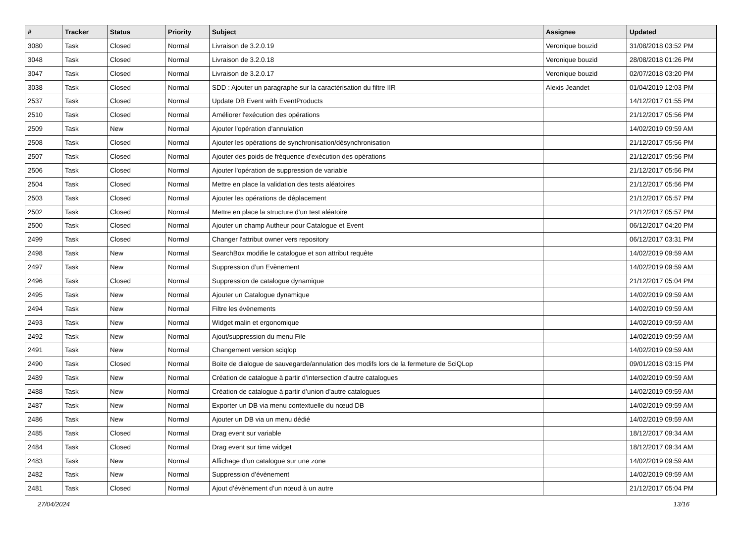| # | Tracker | Status | Priority | Subject | Assignee | Updated |
| --- | --- | --- | --- | --- | --- | --- |
| 3080 | Task | Closed | Normal | Livraison de 3.2.0.19 | Veronique bouzid | 31/08/2018 03:52 PM |
| 3048 | Task | Closed | Normal | Livraison de 3.2.0.18 | Veronique bouzid | 28/08/2018 01:26 PM |
| 3047 | Task | Closed | Normal | Livraison de 3.2.0.17 | Veronique bouzid | 02/07/2018 03:20 PM |
| 3038 | Task | Closed | Normal | SDD : Ajouter un paragraphe sur la caractérisation du filtre IIR | Alexis Jeandet | 01/04/2019 12:03 PM |
| 2537 | Task | Closed | Normal | Update DB Event with EventProducts | | 14/12/2017 01:55 PM |
| 2510 | Task | Closed | Normal | Améliorer l'exécution des opérations | | 21/12/2017 05:56 PM |
| 2509 | Task | New | Normal | Ajouter l'opération d'annulation | | 14/02/2019 09:59 AM |
| 2508 | Task | Closed | Normal | Ajouter les opérations de synchronisation/désynchronisation | | 21/12/2017 05:56 PM |
| 2507 | Task | Closed | Normal | Ajouter des poids de fréquence d'exécution des opérations | | 21/12/2017 05:56 PM |
| 2506 | Task | Closed | Normal | Ajouter l'opération de suppression de variable | | 21/12/2017 05:56 PM |
| 2504 | Task | Closed | Normal | Mettre en place la validation des tests aléatoires | | 21/12/2017 05:56 PM |
| 2503 | Task | Closed | Normal | Ajouter les opérations de déplacement | | 21/12/2017 05:57 PM |
| 2502 | Task | Closed | Normal | Mettre en place la structure d'un test aléatoire | | 21/12/2017 05:57 PM |
| 2500 | Task | Closed | Normal | Ajouter un champ Autheur pour Catalogue et Event | | 06/12/2017 04:20 PM |
| 2499 | Task | Closed | Normal | Changer l'attribut owner vers repository | | 06/12/2017 03:31 PM |
| 2498 | Task | New | Normal | SearchBox modifie le catalogue et son attribut requête | | 14/02/2019 09:59 AM |
| 2497 | Task | New | Normal | Suppression d’un Evènement | | 14/02/2019 09:59 AM |
| 2496 | Task | Closed | Normal | Suppression de catalogue dynamique | | 21/12/2017 05:04 PM |
| 2495 | Task | New | Normal | Ajouter un Catalogue dynamique | | 14/02/2019 09:59 AM |
| 2494 | Task | New | Normal | Filtre les évènements | | 14/02/2019 09:59 AM |
| 2493 | Task | New | Normal | Widget malin et ergonomique | | 14/02/2019 09:59 AM |
| 2492 | Task | New | Normal | Ajout/suppression du menu File | | 14/02/2019 09:59 AM |
| 2491 | Task | New | Normal | Changement version sciqlop | | 14/02/2019 09:59 AM |
| 2490 | Task | Closed | Normal | Boite de dialogue de sauvegarde/annulation des modifs lors de la fermeture de SciQLop | | 09/01/2018 03:15 PM |
| 2489 | Task | New | Normal | Création de catalogue à partir d’intersection d’autre catalogues | | 14/02/2019 09:59 AM |
| 2488 | Task | New | Normal | Création de catalogue à partir d’union d’autre catalogues | | 14/02/2019 09:59 AM |
| 2487 | Task | New | Normal | Exporter un DB via menu contextuelle du nœud DB | | 14/02/2019 09:59 AM |
| 2486 | Task | New | Normal | Ajouter un DB via un menu dédié | | 14/02/2019 09:59 AM |
| 2485 | Task | Closed | Normal | Drag event sur variable | | 18/12/2017 09:34 AM |
| 2484 | Task | Closed | Normal | Drag event sur time widget | | 18/12/2017 09:34 AM |
| 2483 | Task | New | Normal | Affichage d’un catalogue sur une zone | | 14/02/2019 09:59 AM |
| 2482 | Task | New | Normal | Suppression d’évènement | | 14/02/2019 09:59 AM |
| 2481 | Task | Closed | Normal | Ajout d’évènement d’un nœud à un autre | | 21/12/2017 05:04 PM |
27/04/2024 13/16